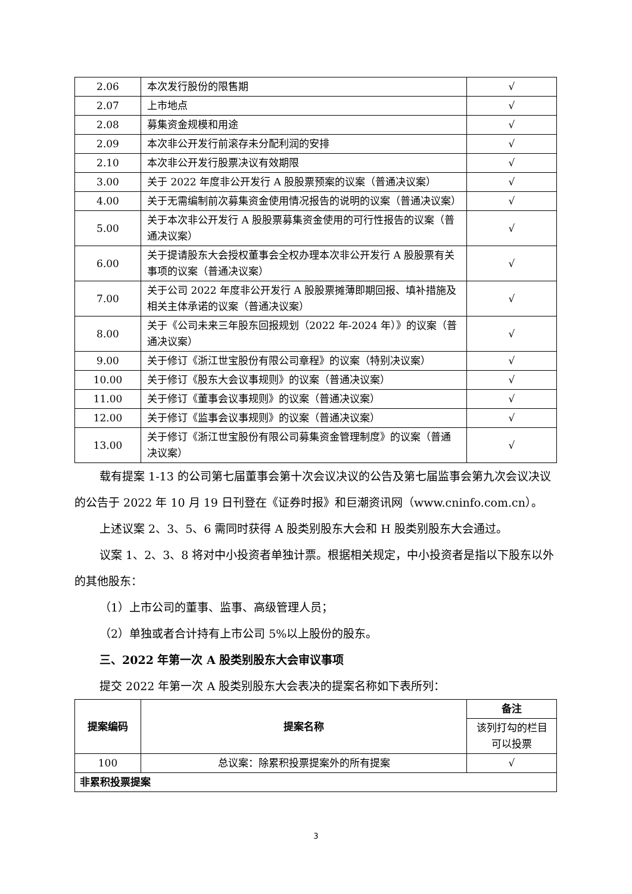| 2.06 | 本次发行股份的限售期 | √ |
| 2.07 | 上市地点 | √ |
| 2.08 | 募集资金规模和用途 | √ |
| 2.09 | 本次非公开发行前滚存未分配利润的安排 | √ |
| 2.10 | 本次非公开发行股票决议有效期限 | √ |
| 3.00 | 关于 2022 年度非公开发行 A 股股票预案的议案（普通决议案） | √ |
| 4.00 | 关于无需编制前次募集资金使用情况报告的说明的议案（普通决议案） | √ |
| 5.00 | 关于本次非公开发行 A 股股票募集资金使用的可行性报告的议案（普通决议案） | √ |
| 6.00 | 关于提请股东大会授权董事会全权办理本次非公开发行 A 股股票有关事项的议案（普通决议案） | √ |
| 7.00 | 关于公司 2022 年度非公开发行 A 股股票摊薄即期回报、填补措施及相关主体承诺的议案（普通决议案） | √ |
| 8.00 | 关于《公司未来三年股东回报规划（2022 年-2024 年）》的议案（普通决议案） | √ |
| 9.00 | 关于修订《浙江世宝股份有限公司章程》的议案（特别决议案） | √ |
| 10.00 | 关于修订《股东大会议事规则》的议案（普通决议案） | √ |
| 11.00 | 关于修订《董事会议事规则》的议案（普通决议案） | √ |
| 12.00 | 关于修订《监事会议事规则》的议案（普通决议案） | √ |
| 13.00 | 关于修订《浙江世宝股份有限公司募集资金管理制度》的议案（普通决议案） | √ |
载有提案 1-13 的公司第七届董事会第十次会议决议的公告及第七届监事会第九次会议决议的公告于 2022 年 10 月 19 日刊登在《证券时报》和巨潮资讯网（www.cninfo.com.cn）。
上述议案 2、3、5、6 需同时获得 A 股类别股东大会和 H 股类别股东大会通过。
议案 1、2、3、8 将对中小投资者单独计票。根据相关规定，中小投资者是指以下股东以外的其他股东：
（1）上市公司的董事、监事、高级管理人员；
（2）单独或者合计持有上市公司 5%以上股份的股东。
三、2022 年第一次 A 股类别股东大会审议事项
提交 2022 年第一次 A 股类别股东大会表决的提案名称如下表所列：
| 提案编码 | 提案名称 | 备注 |
| --- | --- | --- |
| | | 该列打勾的栏目可以投票 |
| 100 | 总议案：除累积投票提案外的所有提案 | √ |
| 非累积投票提案 | | |
3